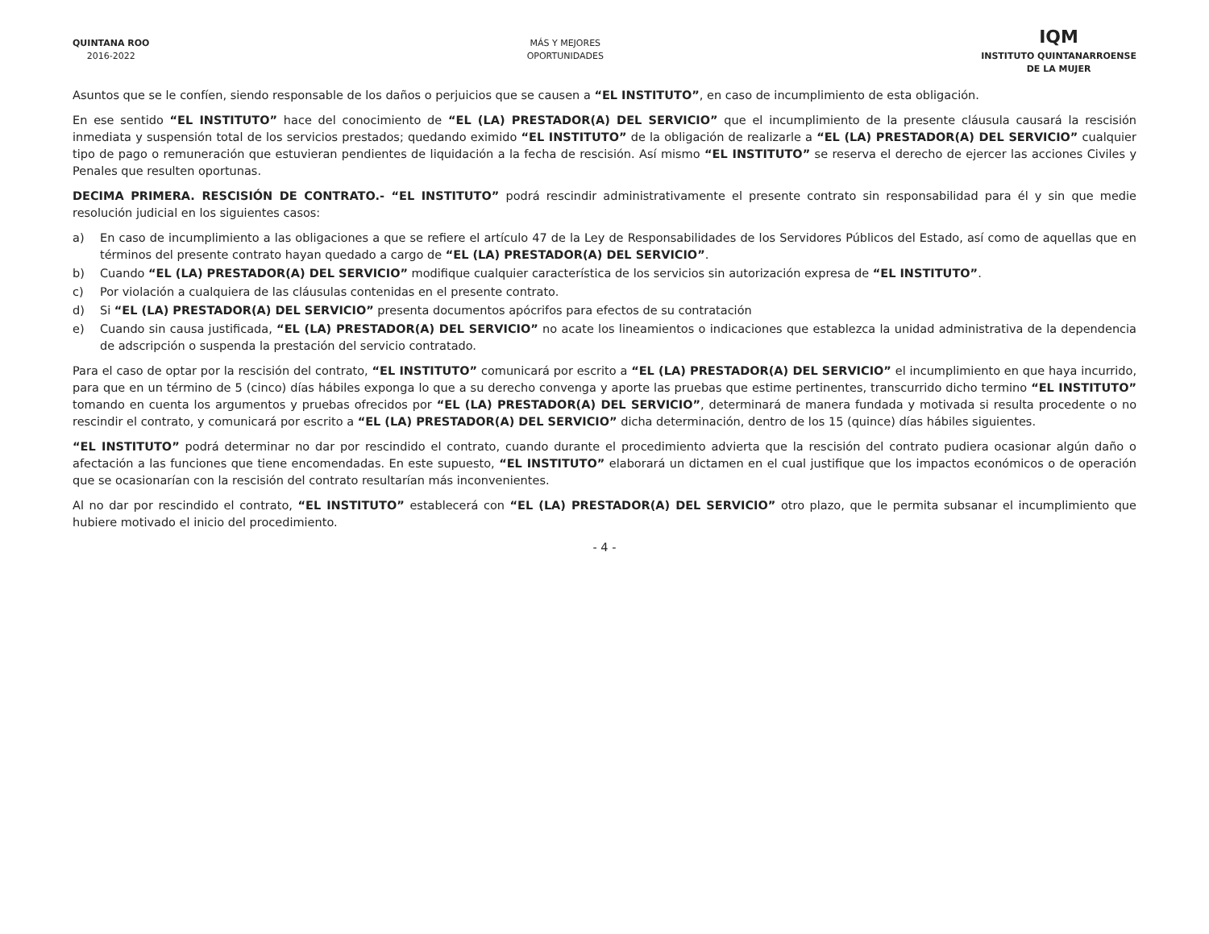QUINTANA ROO
2016-2022
MÁS Y MEJORES
OPORTUNIDADES
IQM
INSTITUTO QUINTANARROENSE
DE LA MUJER
Asuntos que se le confíen, siendo responsable de los daños o perjuicios que se causen a “EL INSTITUTO”, en caso de incumplimiento de esta obligación.
En ese sentido “EL INSTITUTO” hace del conocimiento de “EL (LA) PRESTADOR(A) DEL SERVICIO” que el incumplimiento de la presente cláusula causará la rescisión inmediata y suspensión total de los servicios prestados; quedando eximido “EL INSTITUTO” de la obligación de realizarle a “EL (LA) PRESTADOR(A) DEL SERVICIO” cualquier tipo de pago o remuneración que estuvieran pendientes de liquidación a la fecha de rescisión. Así mismo “EL INSTITUTO” se reserva el derecho de ejercer las acciones Civiles y Penales que resulten oportunas.
DECIMA PRIMERA. RESCISIÓN DE CONTRATO.- “EL INSTITUTO” podrá rescindir administrativamente el presente contrato sin responsabilidad para él y sin que medie resolución judicial en los siguientes casos:
a) En caso de incumplimiento a las obligaciones a que se refiere el artículo 47 de la Ley de Responsabilidades de los Servidores Públicos del Estado, así como de aquellas que en términos del presente contrato hayan quedado a cargo de “EL (LA) PRESTADOR(A) DEL SERVICIO”.
b) Cuando “EL (LA) PRESTADOR(A) DEL SERVICIO” modifique cualquier característica de los servicios sin autorización expresa de “EL INSTITUTO”.
c) Por violación a cualquiera de las cláusulas contenidas en el presente contrato.
d) Si “EL (LA) PRESTADOR(A) DEL SERVICIO” presenta documentos apócrifos para efectos de su contratación
e) Cuando sin causa justificada, “EL (LA) PRESTADOR(A) DEL SERVICIO” no acate los lineamientos o indicaciones que establezca la unidad administrativa de la dependencia de adscripción o suspenda la prestación del servicio contratado.
Para el caso de optar por la rescisión del contrato, “EL INSTITUTO” comunicará por escrito a “EL (LA) PRESTADOR(A) DEL SERVICIO” el incumplimiento en que haya incurrido, para que en un término de 5 (cinco) días hábiles exponga lo que a su derecho convenga y aporte las pruebas que estime pertinentes, transcurrido dicho termino “EL INSTITUTO” tomando en cuenta los argumentos y pruebas ofrecidos por “EL (LA) PRESTADOR(A) DEL SERVICIO”, determinará de manera fundada y motivada si resulta procedente o no rescindir el contrato, y comunicará por escrito a “EL (LA) PRESTADOR(A) DEL SERVICIO” dicha determinación, dentro de los 15 (quince) días hábiles siguientes.
“EL INSTITUTO” podrá determinar no dar por rescindido el contrato, cuando durante el procedimiento advierta que la rescisión del contrato pudiera ocasionar algún daño o afectación a las funciones que tiene encomendadas. En este supuesto, “EL INSTITUTO” elaborará un dictamen en el cual justifique que los impactos económicos o de operación que se ocasionarían con la rescisión del contrato resultarían más inconvenientes.
Al no dar por rescindido el contrato, “EL INSTITUTO” establecerá con “EL (LA) PRESTADOR(A) DEL SERVICIO” otro plazo, que le permita subsanar el incumplimiento que hubiere motivado el inicio del procedimiento.
- 4 -